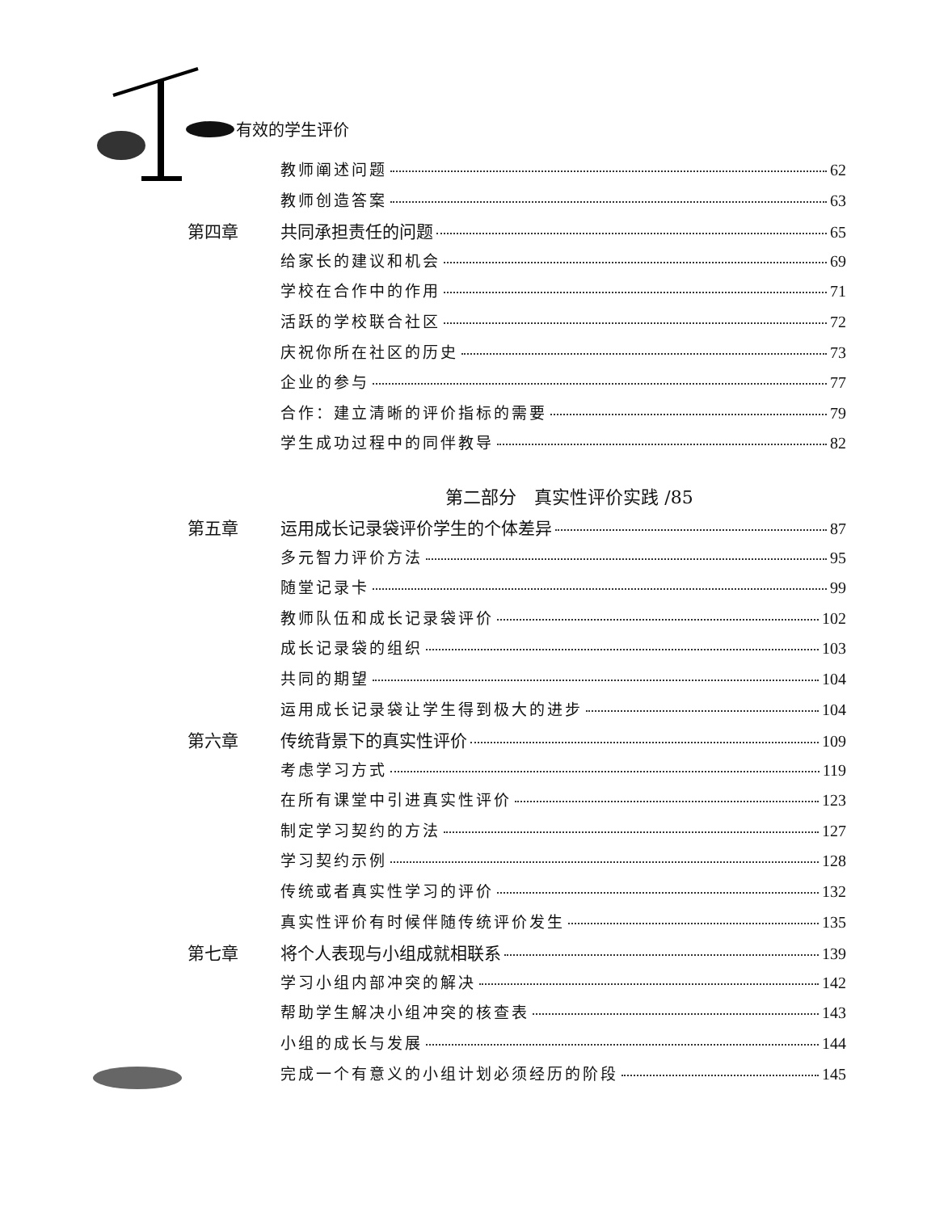有效的学生评价
教师阐述问题 62
教师创造答案 63
第四章 共同承担责任的问题 65
给家长的建议和机会 69
学校在合作中的作用 71
活跃的学校联合社区 72
庆祝你所在社区的历史 73
企业的参与 77
合作：建立清晰的评价指标的需要 79
学生成功过程中的同伴教导 82
第二部分　真实性评价实践 /85
第五章 运用成长记录袋评价学生的个体差异 87
多元智力评价方法 95
随堂记录卡 99
教师队伍和成长记录袋评价 102
成长记录袋的组织 103
共同的期望 104
运用成长记录袋让学生得到极大的进步 104
第六章 传统背景下的真实性评价 109
考虑学习方式 119
在所有课堂中引进真实性评价 123
制定学习契约的方法 127
学习契约示例 128
传统或者真实性学习的评价 132
真实性评价有时候伴随传统评价发生 135
第七章 将个人表现与小组成就相联系 139
学习小组内部冲突的解决 142
帮助学生解决小组冲突的核查表 143
小组的成长与发展 144
完成一个有意义的小组计划必须经历的阶段 145